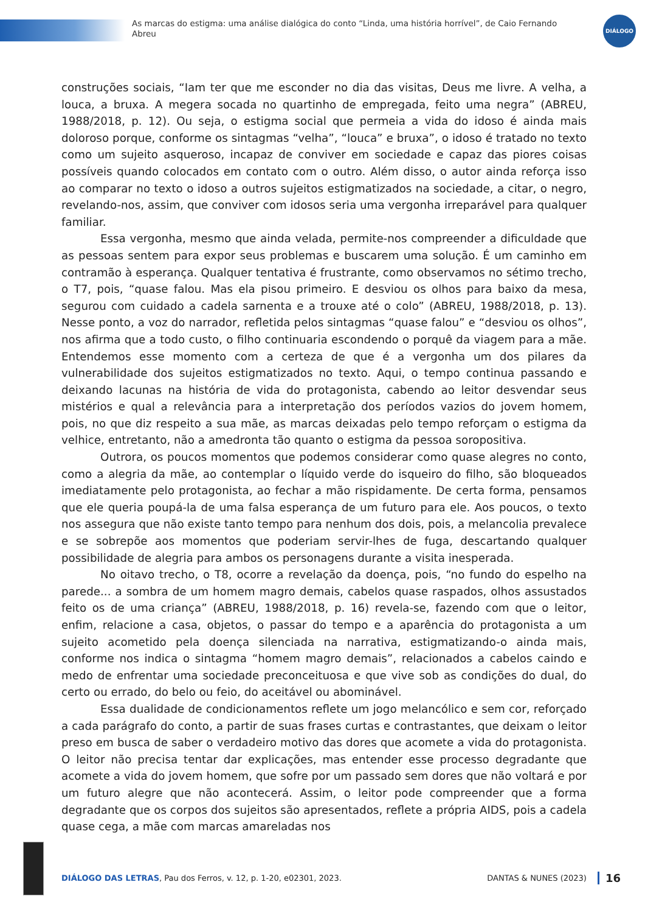As marcas do estigma: uma análise dialógica do conto “Linda, uma história horrível”, de Caio Fernando Abreu
DIÁLOGO
construções sociais, “Iam ter que me esconder no dia das visitas, Deus me livre. A velha, a louca, a bruxa. A megera socada no quartinho de empregada, feito uma negra” (ABREU, 1988/2018, p. 12). Ou seja, o estigma social que permeia a vida do idoso é ainda mais doloroso porque, conforme os sintagmas “velha”, “louca” e bruxa”, o idoso é tratado no texto como um sujeito asqueroso, incapaz de conviver em sociedade e capaz das piores coisas possíveis quando colocados em contato com o outro. Além disso, o autor ainda reforça isso ao comparar no texto o idoso a outros sujeitos estigmatizados na sociedade, a citar, o negro, revelando-nos, assim, que conviver com idosos seria uma vergonha irreparável para qualquer familiar.
Essa vergonha, mesmo que ainda velada, permite-nos compreender a dificuldade que as pessoas sentem para expor seus problemas e buscarem uma solução. É um caminho em contramão à esperança. Qualquer tentativa é frustrante, como observamos no sétimo trecho, o T7, pois, “quase falou. Mas ela pisou primeiro. E desviou os olhos para baixo da mesa, segurou com cuidado a cadela sarnenta e a trouxe até o colo” (ABREU, 1988/2018, p. 13). Nesse ponto, a voz do narrador, refletida pelos sintagmas “quase falou” e “desviou os olhos”, nos afirma que a todo custo, o filho continuaria escondendo o porquê da viagem para a mãe. Entendemos esse momento com a certeza de que é a vergonha um dos pilares da vulnerabilidade dos sujeitos estigmatizados no texto. Aqui, o tempo continua passando e deixando lacunas na história de vida do protagonista, cabendo ao leitor desvendar seus mistérios e qual a relevância para a interpretação dos períodos vazios do jovem homem, pois, no que diz respeito a sua mãe, as marcas deixadas pelo tempo reforçam o estigma da velhice, entretanto, não a amedronta tão quanto o estigma da pessoa soropositiva.
Outrora, os poucos momentos que podemos considerar como quase alegres no conto, como a alegria da mãe, ao contemplar o líquido verde do isqueiro do filho, são bloqueados imediatamente pelo protagonista, ao fechar a mão rispidamente. De certa forma, pensamos que ele queria poupá-la de uma falsa esperança de um futuro para ele. Aos poucos, o texto nos assegura que não existe tanto tempo para nenhum dos dois, pois, a melancolia prevalece e se sobrepõe aos momentos que poderiam servir-lhes de fuga, descartando qualquer possibilidade de alegria para ambos os personagens durante a visita inesperada.
No oitavo trecho, o T8, ocorre a revelação da doença, pois, “no fundo do espelho na parede... a sombra de um homem magro demais, cabelos quase raspados, olhos assustados feito os de uma criança” (ABREU, 1988/2018, p. 16) revela-se, fazendo com que o leitor, enfim, relacione a casa, objetos, o passar do tempo e a aparência do protagonista a um sujeito acometido pela doença silenciada na narrativa, estigmatizando-o ainda mais, conforme nos indica o sintagma “homem magro demais”, relacionados a cabelos caindo e medo de enfrentar uma sociedade preconceituosa e que vive sob as condições do dual, do certo ou errado, do belo ou feio, do aceitável ou abominável.
Essa dualidade de condicionamentos reflete um jogo melancólico e sem cor, reforçado a cada parágrafo do conto, a partir de suas frases curtas e contrastantes, que deixam o leitor preso em busca de saber o verdadeiro motivo das dores que acomete a vida do protagonista. O leitor não precisa tentar dar explicações, mas entender esse processo degradante que acomete a vida do jovem homem, que sofre por um passado sem dores que não voltará e por um futuro alegre que não acontecerá. Assim, o leitor pode compreender que a forma degradante que os corpos dos sujeitos são apresentados, reflete a própria AIDS, pois a cadela quase cega, a mãe com marcas amareladas nos
DIÁLOGO DAS LETRAS, Pau dos Ferros, v. 12, p. 1-20, e02301, 2023. DANTAS & NUNES (2023) 16